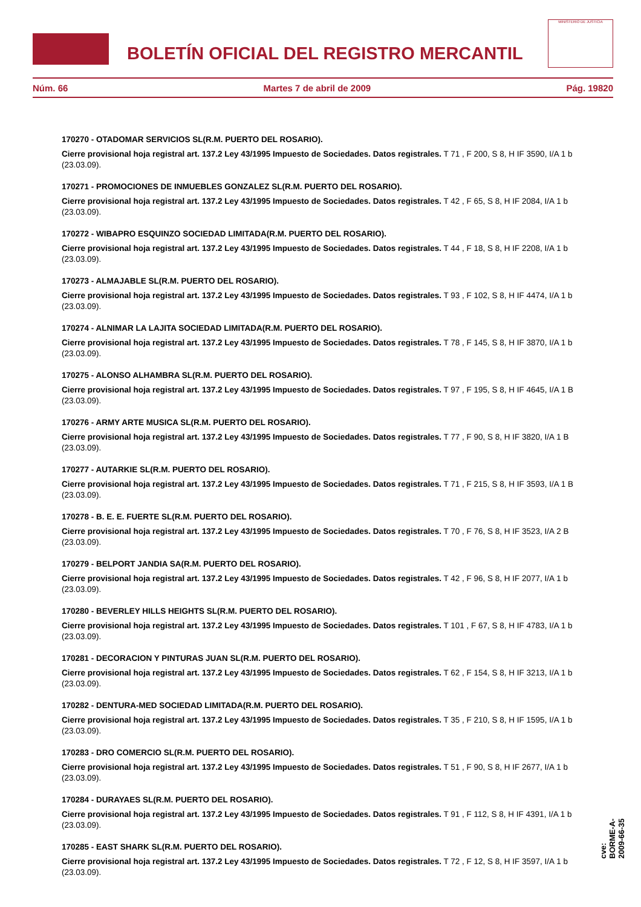BOLETÍN OFICIAL DEL REGISTRO MERCANTIL
MINISTERIO DE JUSTICIA
Núm. 66 Martes 7 de abril de 2009 Pág. 19820
170270 - OTADOMAR SERVICIOS SL(R.M. PUERTO DEL ROSARIO).
Cierre provisional hoja registral art. 137.2 Ley 43/1995 Impuesto de Sociedades. Datos registrales. T 71 , F 200, S 8, H IF 3590, I/A 1 b (23.03.09).
170271 - PROMOCIONES DE INMUEBLES GONZALEZ SL(R.M. PUERTO DEL ROSARIO).
Cierre provisional hoja registral art. 137.2 Ley 43/1995 Impuesto de Sociedades. Datos registrales. T 42 , F 65, S 8, H IF 2084, I/A 1 b (23.03.09).
170272 - WIBAPRO ESQUINZO SOCIEDAD LIMITADA(R.M. PUERTO DEL ROSARIO).
Cierre provisional hoja registral art. 137.2 Ley 43/1995 Impuesto de Sociedades. Datos registrales. T 44 , F 18, S 8, H IF 2208, I/A 1 b (23.03.09).
170273 - ALMAJABLE SL(R.M. PUERTO DEL ROSARIO).
Cierre provisional hoja registral art. 137.2 Ley 43/1995 Impuesto de Sociedades. Datos registrales. T 93 , F 102, S 8, H IF 4474, I/A 1 b (23.03.09).
170274 - ALNIMAR LA LAJITA SOCIEDAD LIMITADA(R.M. PUERTO DEL ROSARIO).
Cierre provisional hoja registral art. 137.2 Ley 43/1995 Impuesto de Sociedades. Datos registrales. T 78 , F 145, S 8, H IF 3870, I/A 1 b (23.03.09).
170275 - ALONSO ALHAMBRA SL(R.M. PUERTO DEL ROSARIO).
Cierre provisional hoja registral art. 137.2 Ley 43/1995 Impuesto de Sociedades. Datos registrales. T 97 , F 195, S 8, H IF 4645, I/A 1 B (23.03.09).
170276 - ARMY ARTE MUSICA SL(R.M. PUERTO DEL ROSARIO).
Cierre provisional hoja registral art. 137.2 Ley 43/1995 Impuesto de Sociedades. Datos registrales. T 77 , F 90, S 8, H IF 3820, I/A 1 B (23.03.09).
170277 - AUTARKIE SL(R.M. PUERTO DEL ROSARIO).
Cierre provisional hoja registral art. 137.2 Ley 43/1995 Impuesto de Sociedades. Datos registrales. T 71 , F 215, S 8, H IF 3593, I/A 1 B (23.03.09).
170278 - B. E. E. FUERTE SL(R.M. PUERTO DEL ROSARIO).
Cierre provisional hoja registral art. 137.2 Ley 43/1995 Impuesto de Sociedades. Datos registrales. T 70 , F 76, S 8, H IF 3523, I/A 2 B (23.03.09).
170279 - BELPORT JANDIA SA(R.M. PUERTO DEL ROSARIO).
Cierre provisional hoja registral art. 137.2 Ley 43/1995 Impuesto de Sociedades. Datos registrales. T 42 , F 96, S 8, H IF 2077, I/A 1 b (23.03.09).
170280 - BEVERLEY HILLS HEIGHTS SL(R.M. PUERTO DEL ROSARIO).
Cierre provisional hoja registral art. 137.2 Ley 43/1995 Impuesto de Sociedades. Datos registrales. T 101 , F 67, S 8, H IF 4783, I/A 1 b (23.03.09).
170281 - DECORACION Y PINTURAS JUAN SL(R.M. PUERTO DEL ROSARIO).
Cierre provisional hoja registral art. 137.2 Ley 43/1995 Impuesto de Sociedades. Datos registrales. T 62 , F 154, S 8, H IF 3213, I/A 1 b (23.03.09).
170282 - DENTURA-MED SOCIEDAD LIMITADA(R.M. PUERTO DEL ROSARIO).
Cierre provisional hoja registral art. 137.2 Ley 43/1995 Impuesto de Sociedades. Datos registrales. T 35 , F 210, S 8, H IF 1595, I/A 1 b (23.03.09).
170283 - DRO COMERCIO SL(R.M. PUERTO DEL ROSARIO).
Cierre provisional hoja registral art. 137.2 Ley 43/1995 Impuesto de Sociedades. Datos registrales. T 51 , F 90, S 8, H IF 2677, I/A 1 b (23.03.09).
170284 - DURAYAES SL(R.M. PUERTO DEL ROSARIO).
Cierre provisional hoja registral art. 137.2 Ley 43/1995 Impuesto de Sociedades. Datos registrales. T 91 , F 112, S 8, H IF 4391, I/A 1 b (23.03.09).
170285 - EAST SHARK SL(R.M. PUERTO DEL ROSARIO).
Cierre provisional hoja registral art. 137.2 Ley 43/1995 Impuesto de Sociedades. Datos registrales. T 72 , F 12, S 8, H IF 3597, I/A 1 b (23.03.09).
cve: BORME-A-2009-66-35